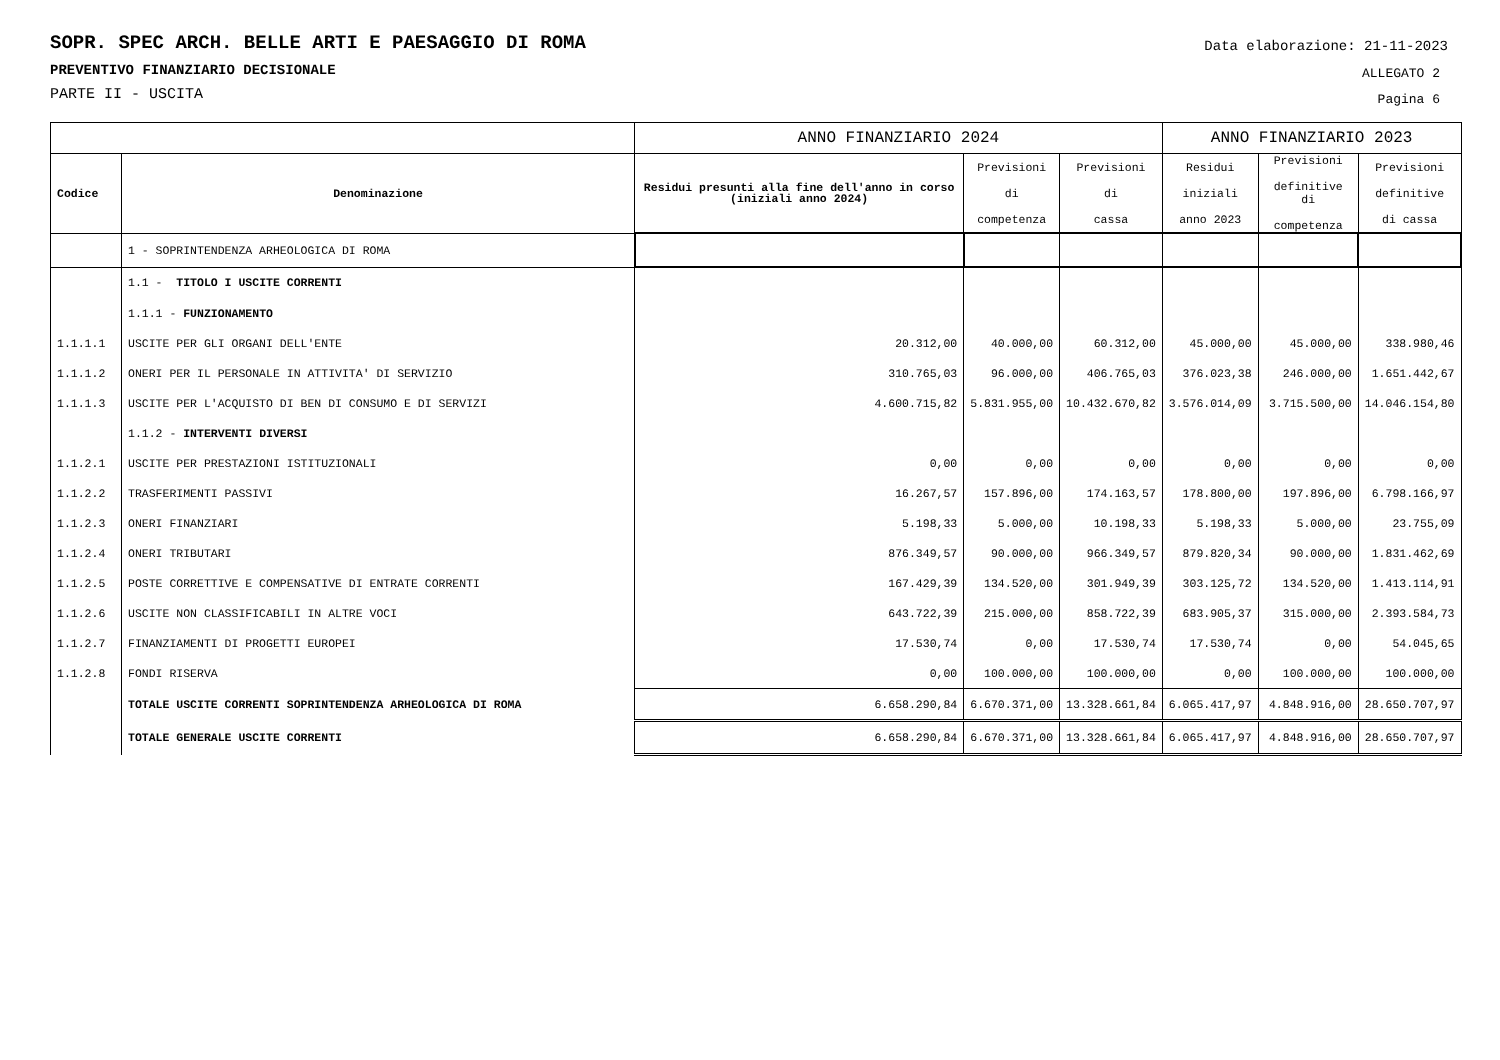Data elaborazione: 21-11-2023
ALLEGATO 2
Pagina 6
SOPR. SPEC ARCH. BELLE ARTI E PAESAGGIO DI ROMA
PREVENTIVO FINANZIARIO DECISIONALE
PARTE II - USCITA
| | | ANNO FINANZIARIO 2024 | | | ANNO FINANZIARIO 2023 | | |
| --- | --- | --- | --- | --- | --- | --- | --- |
| Codice | Denominazione | Residui presunti alla fine dell'anno in corso (iniziali anno 2024) | Previsioni di competenza | Previsioni di cassa | Residui iniziali anno 2023 | Previsioni definitive di competenza | Previsioni definitive di cassa |
| | 1 - SOPRINTENDENZA ARHEOLOGICA DI ROMA | | | | | | |
| | 1.1 - TITOLO I USCITE CORRENTI | | | | | | |
| | 1.1.1 - FUNZIONAMENTO | | | | | | |
| 1.1.1.1 | USCITE PER GLI ORGANI DELL'ENTE | 20.312,00 | 40.000,00 | 60.312,00 | 45.000,00 | 45.000,00 | 338.980,46 |
| 1.1.1.2 | ONERI PER IL PERSONALE IN ATTIVITA' DI SERVIZIO | 310.765,03 | 96.000,00 | 406.765,03 | 376.023,38 | 246.000,00 | 1.651.442,67 |
| 1.1.1.3 | USCITE PER L'ACQUISTO DI BEN DI CONSUMO E DI SERVIZI | 4.600.715,82 | 5.831.955,00 | 10.432.670,82 | 3.576.014,09 | 3.715.500,00 | 14.046.154,80 |
| | 1.1.2 - INTERVENTI DIVERSI | | | | | | |
| 1.1.2.1 | USCITE PER PRESTAZIONI ISTITUZIONALI | 0,00 | 0,00 | 0,00 | 0,00 | 0,00 | 0,00 |
| 1.1.2.2 | TRASFERIMENTI PASSIVI | 16.267,57 | 157.896,00 | 174.163,57 | 178.800,00 | 197.896,00 | 6.798.166,97 |
| 1.1.2.3 | ONERI FINANZIARI | 5.198,33 | 5.000,00 | 10.198,33 | 5.198,33 | 5.000,00 | 23.755,09 |
| 1.1.2.4 | ONERI TRIBUTARI | 876.349,57 | 90.000,00 | 966.349,57 | 879.820,34 | 90.000,00 | 1.831.462,69 |
| 1.1.2.5 | POSTE CORRETTIVE E COMPENSATIVE DI ENTRATE CORRENTI | 167.429,39 | 134.520,00 | 301.949,39 | 303.125,72 | 134.520,00 | 1.413.114,91 |
| 1.1.2.6 | USCITE NON CLASSIFICABILI IN ALTRE VOCI | 643.722,39 | 215.000,00 | 858.722,39 | 683.905,37 | 315.000,00 | 2.393.584,73 |
| 1.1.2.7 | FINANZIAMENTI DI PROGETTI EUROPEI | 17.530,74 | 0,00 | 17.530,74 | 17.530,74 | 0,00 | 54.045,65 |
| 1.1.2.8 | FONDI RISERVA | 0,00 | 100.000,00 | 100.000,00 | 0,00 | 100.000,00 | 100.000,00 |
| | TOTALE USCITE CORRENTI SOPRINTENDENZA ARHEOLOGICA DI ROMA | 6.658.290,84 | 6.670.371,00 | 13.328.661,84 | 6.065.417,97 | 4.848.916,00 | 28.650.707,97 |
| | TOTALE GENERALE USCITE CORRENTI | 6.658.290,84 | 6.670.371,00 | 13.328.661,84 | 6.065.417,97 | 4.848.916,00 | 28.650.707,97 |